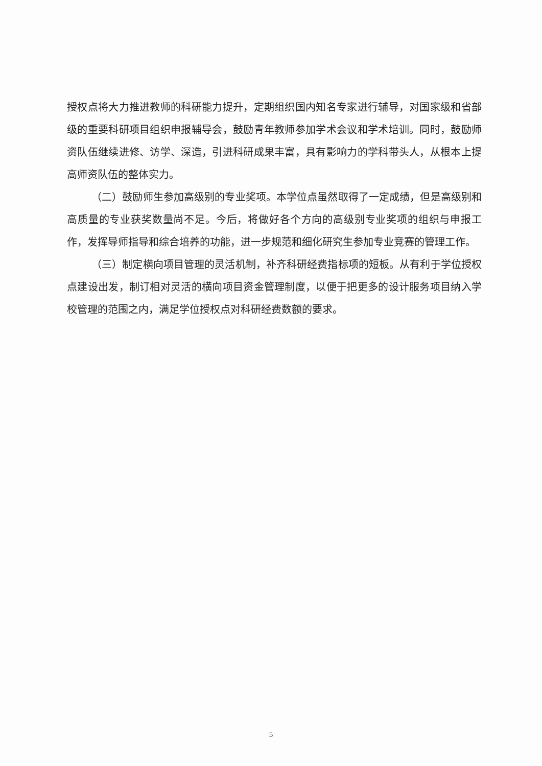授权点将大力推进教师的科研能力提升，定期组织国内知名专家进行辅导，对国家级和省部级的重要科研项目组织申报辅导会，鼓励青年教师参加学术会议和学术培训。同时，鼓励师资队伍继续进修、访学、深造，引进科研成果丰富，具有影响力的学科带头人，从根本上提高师资队伍的整体实力。
（二）鼓励师生参加高级别的专业奖项。本学位点虽然取得了一定成绩，但是高级别和高质量的专业获奖数量尚不足。今后，将做好各个方向的高级别专业奖项的组织与申报工作，发挥导师指导和综合培养的功能，进一步规范和细化研究生参加专业竞赛的管理工作。
（三）制定横向项目管理的灵活机制，补齐科研经费指标项的短板。从有利于学位授权点建设出发，制订相对灵活的横向项目资金管理制度，以便于把更多的设计服务项目纳入学校管理的范围之内，满足学位授权点对科研经费数额的要求。
5